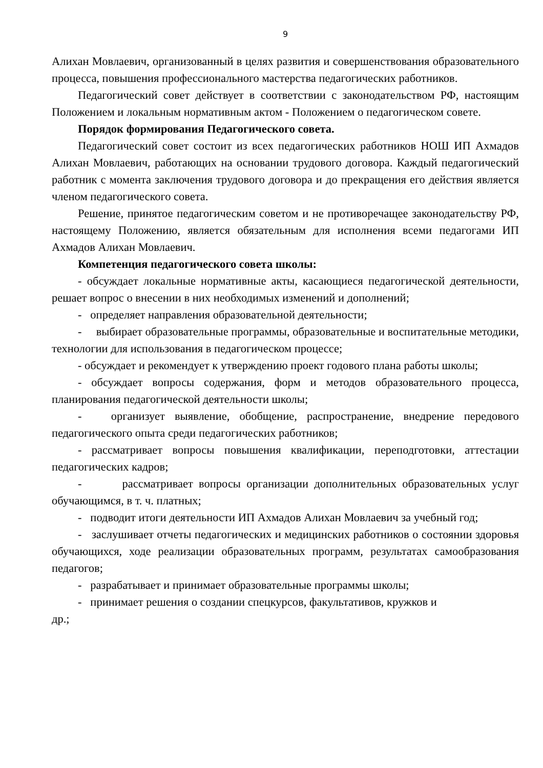9
Алихан Мовлаевич, организованный в целях развития и совершенствования образовательного процесса, повышения профессионального мастерства педагогических работников.
Педагогический совет действует в соответствии с законодательством РФ, настоящим Положением и локальным нормативным актом - Положением о педагогическом совете.
Порядок формирования Педагогического совета.
Педагогический совет состоит из всех педагогических работников НОШ ИП Ахмадов Алихан Мовлаевич, работающих на основании трудового договора. Каждый педагогический работник с момента заключения трудового договора и до прекращения его действия является членом педагогического совета.
Решение, принятое педагогическим советом и не противоречащее законодательству РФ, настоящему Положению, является обязательным для исполнения всеми педагогами ИП Ахмадов Алихан Мовлаевич.
Компетенция педагогического совета школы:
- обсуждает локальные нормативные акты, касающиеся педагогической деятельности, решает вопрос о внесении в них необходимых изменений и дополнений;
- определяет направления образовательной деятельности;
- выбирает образовательные программы, образовательные и воспитательные методики, технологии для использования в педагогическом процессе;
- обсуждает и рекомендует к утверждению проект годового плана работы школы;
- обсуждает вопросы содержания, форм и методов образовательного процесса, планирования педагогической деятельности школы;
- организует выявление, обобщение, распространение, внедрение передового педагогического опыта среди педагогических работников;
- рассматривает вопросы повышения квалификации, переподготовки, аттестации педагогических кадров;
- рассматривает вопросы организации дополнительных образовательных услуг обучающимся, в т. ч. платных;
- подводит итоги деятельности ИП Ахмадов Алихан Мовлаевич за учебный год;
- заслушивает отчеты педагогических и медицинских работников о состоянии здоровья обучающихся, ходе реализации образовательных программ, результатах самообразования педагогов;
- разрабатывает и принимает образовательные программы школы;
- принимает решения о создании спецкурсов, факультативов, кружков и
др.;